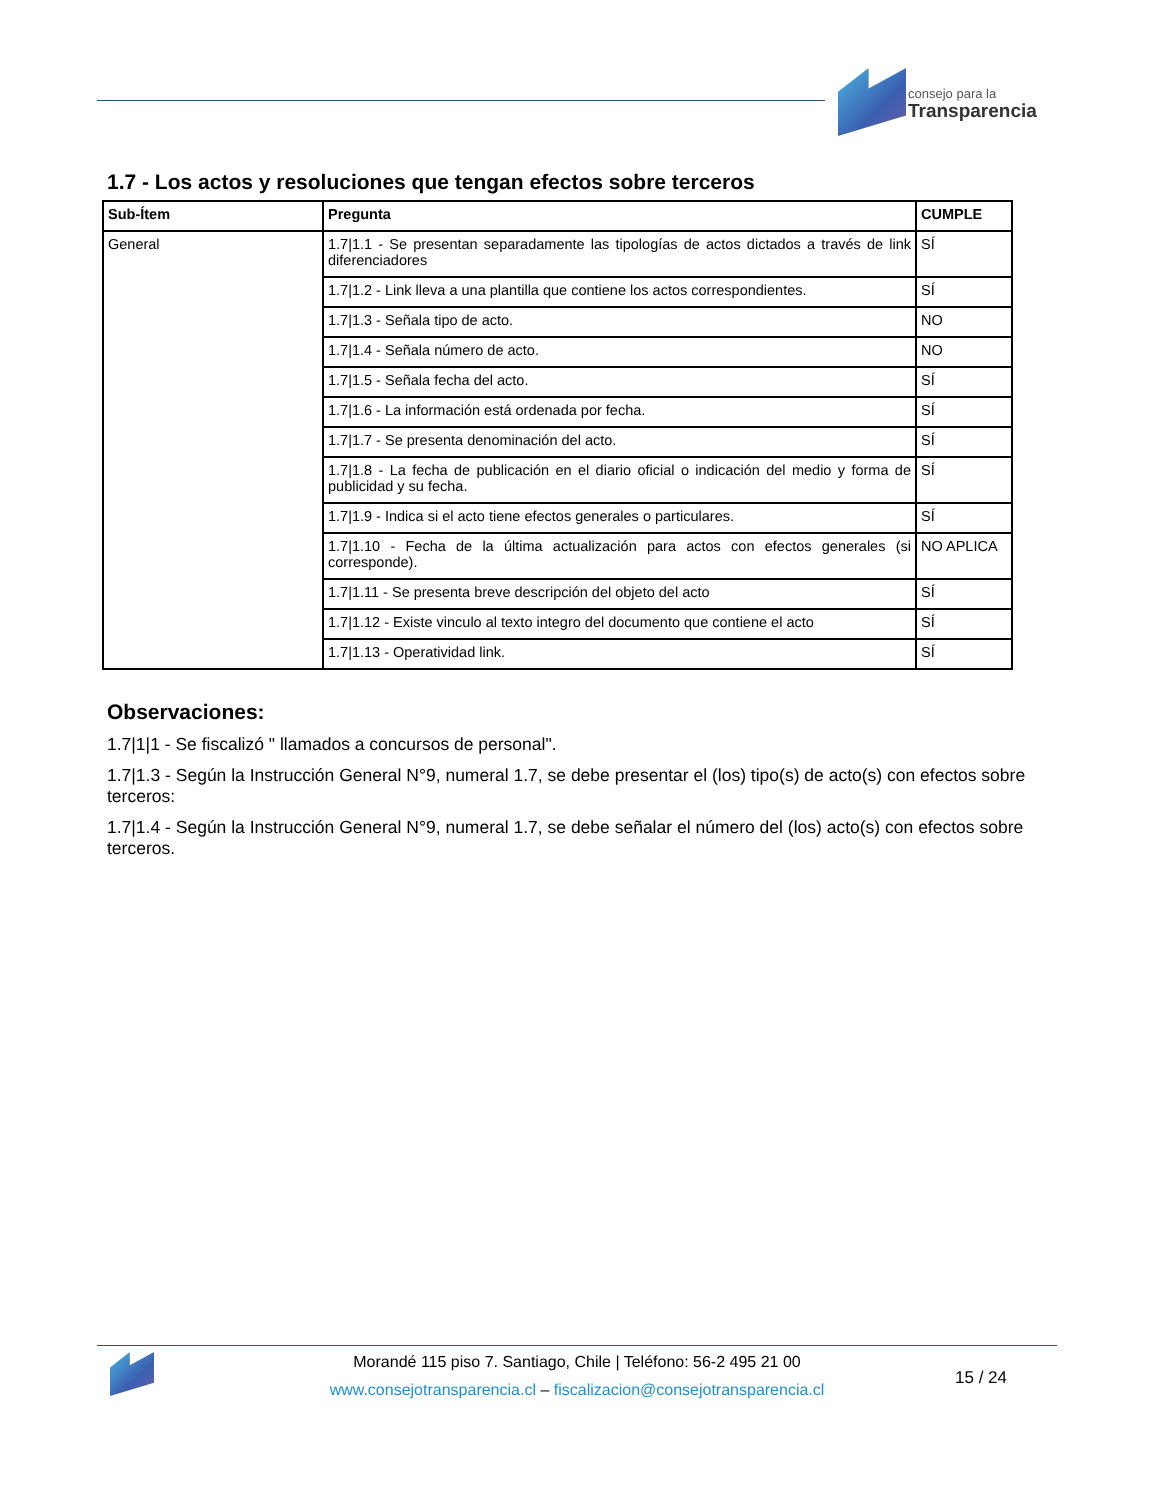consejo para la
Transparencia
1.7 - Los actos y resoluciones que tengan efectos sobre terceros
| Sub-Ítem | Pregunta | CUMPLE |
| --- | --- | --- |
| General | 1.7/1.1 - Se presentan separadamente las tipologías de actos dictados a través de link diferenciadores | SÍ |
| | 1.7/1.2 - Link lleva a una plantilla que contiene los actos correspondientes. | SÍ |
| | 1.7/1.3 - Señala tipo de acto. | NO |
| | 1.7/1.4 - Señala número de acto. | NO |
| | 1.7/1.5 - Señala fecha del acto. | SÍ |
| | 1.7/1.6 - La información está ordenada por fecha. | SÍ |
| | 1.7/1.7 - Se presenta denominación del acto. | SÍ |
| | 1.7/1.8 - La fecha de publicación en el diario oficial o indicación del medio y forma de publicidad y su fecha. | SÍ |
| | 1.7/1.9 - Indica si el acto tiene efectos generales o particulares. | SÍ |
| | 1.7/1.10 - Fecha de la última actualización para actos con efectos generales (si corresponde). | NO APLICA |
| | 1.7/1.11 - Se presenta breve descripción del objeto del acto | SÍ |
| | 1.7/1.12 - Existe vinculo al texto integro del documento que contiene el acto | SÍ |
| | 1.7/1.13 - Operatividad link. | SÍ |
Observaciones:
1.7|1|1 - Se fiscalizó " llamados a concursos de personal".
1.7|1.3 - Según la Instrucción General N°9, numeral 1.7, se debe presentar el (los) tipo(s) de acto(s) con efectos sobre terceros:
1.7|1.4 - Según la Instrucción General N°9, numeral 1.7, se debe señalar el número del (los) acto(s) con efectos sobre terceros.
Morandé 115 piso 7. Santiago, Chile | Teléfono: 56-2 495 21 00
www.consejotransparencia.cl – fiscalizacion@consejotransparencia.cl
15 / 24